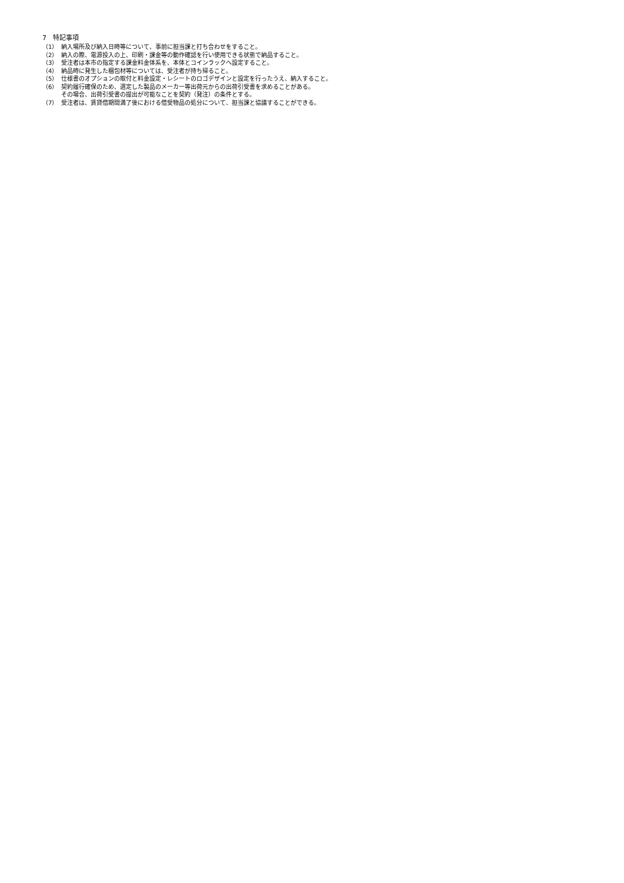7　特記事項
（1） 納入場所及び納入日時等について、事前に担当課と打ち合わせをすること。
（2） 納入の際、電源投入の上、印刷・課金等の動作確認を行い使用できる状態で納品すること。
（3） 受注者は本市の指定する課金料金体系を、本体とコインラックへ設定すること。
（4） 納品時に発生した梱包材等については、受注者が持ち帰ること。
（5） 仕様書のオプションの取付と料金設定・レシートのロゴデザインと設定を行ったうえ、納入すること。
（6） 契約履行確保のため、選定した製品のメーカー等出荷元からの出荷引受書を求めることがある。
その場合、出荷引受書の提出が可能なことを契約（発注）の条件とする。
（7） 受注者は、賃貸借期間満了後における借受物品の処分について、担当課と協議することができる。